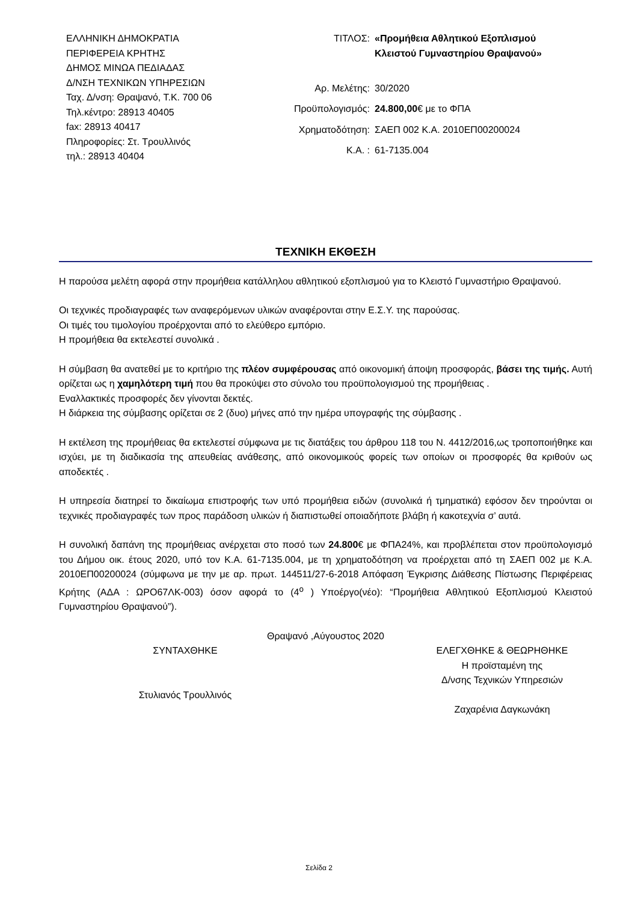ΕΛΛΗΝΙΚΗ ΔΗΜΟΚΡΑΤΙΑ
ΠΕΡΙΦΕΡΕΙΑ ΚΡΗΤΗΣ
ΔΗΜΟΣ ΜΙΝΩΑ ΠΕΔΙΑΔΑΣ
Δ/ΝΣΗ ΤΕΧΝΙΚΩΝ ΥΠΗΡΕΣΙΩΝ
Ταχ. Δ/νση: Θραψανό, Τ.Κ. 700 06
Τηλ.κέντρο: 28913 40405
fax: 28913 40417
Πληροφορίες: Στ. Τρουλλινός
τηλ.: 28913 40404
ΤΙΤΛΟΣ:
«Προμήθεια Αθλητικού Εξοπλισμού Κλειστού Γυμναστηρίου Θραψανού»
Αρ. Μελέτης:
30/2020
Προϋπολογισμός:
24.800,00€ με το ΦΠΑ
Χρηματοδότηση:
ΣΑΕΠ 002 Κ.Α. 2010ΕΠ00200024
Κ.Α. :
61-7135.004
ΤΕΧΝΙΚΗ ΕΚΘΕΣΗ
Η παρούσα μελέτη αφορά στην προμήθεια κατάλληλου αθλητικού εξοπλισμού για το Κλειστό Γυμναστήριο Θραψανού.
Οι τεχνικές προδιαγραφές των αναφερόμενων υλικών αναφέρονται στην Ε.Σ.Υ. της παρούσας.
Οι τιμές του τιμολογίου προέρχονται από το ελεύθερο εμπόριο.
Η προμήθεια θα εκτελεστεί συνολικά .
Η σύμβαση θα ανατεθεί με το κριτήριο της πλέον συμφέρουσας από οικονομική άποψη προσφοράς, βάσει της τιμής. Αυτή ορίζεται ως η χαμηλότερη τιμή που θα προκύψει στο σύνολο του προϋπολογισμού της προμήθειας .
Εναλλακτικές προσφορές δεν γίνονται δεκτές.
Η διάρκεια της σύμβασης ορίζεται σε 2 (δυο) μήνες από την ημέρα υπογραφής της σύμβασης .
Η εκτέλεση της προμήθειας θα εκτελεστεί σύμφωνα με τις διατάξεις του άρθρου 118 του Ν. 4412/2016,ως τροποποιήθηκε και ισχύει, με τη διαδικασία της απευθείας ανάθεσης, από οικονομικούς φορείς των οποίων οι προσφορές θα κριθούν ως αποδεκτές .
Η υπηρεσία διατηρεί το δικαίωμα επιστροφής των υπό προμήθεια ειδών (συνολικά ή τμηματικά) εφόσον δεν τηρούνται οι τεχνικές προδιαγραφές των προς παράδοση υλικών ή διαπιστωθεί οποιαδήποτε βλάβη ή κακοτεχνία σ’ αυτά.
Η συνολική δαπάνη της προμήθειας ανέρχεται στο ποσό των 24.800€ με ΦΠΑ24%, και προβλέπεται στον προϋπολογισμό του Δήμου οικ. έτους 2020, υπό τον Κ.Α. 61-7135.004, με τη χρηματοδότηση να προέρχεται από τη ΣΑΕΠ 002 με Κ.Α. 2010ΕΠ00200024 (σύμφωνα με την με αρ. πρωτ. 144511/27-6-2018 Απόφαση Έγκρισης Διάθεσης Πίστωσης Περιφέρειας Κρήτης (ΑΔΑ : ΩΡΟ67ΛΚ-003) όσον αφορά το (4<sup>ο</sup> ) Υποέργο(νέο): “Προμήθεια Αθλητικού Εξοπλισμού Κλειστού Γυμναστηρίου Θραψανού”).
Θραψανό ,Αύγουστος 2020
ΣΥΝΤΑΧΘΗΚΕ
Στυλιανός Τρουλλινός
ΕΛΕΓΧΘΗΚΕ & ΘΕΩΡΗΘΗΚΕ
Η προϊσταμένη της
Δ/νσης Τεχνικών Υπηρεσιών
Ζαχαρένια Δαγκωνάκη
Σελίδα 2